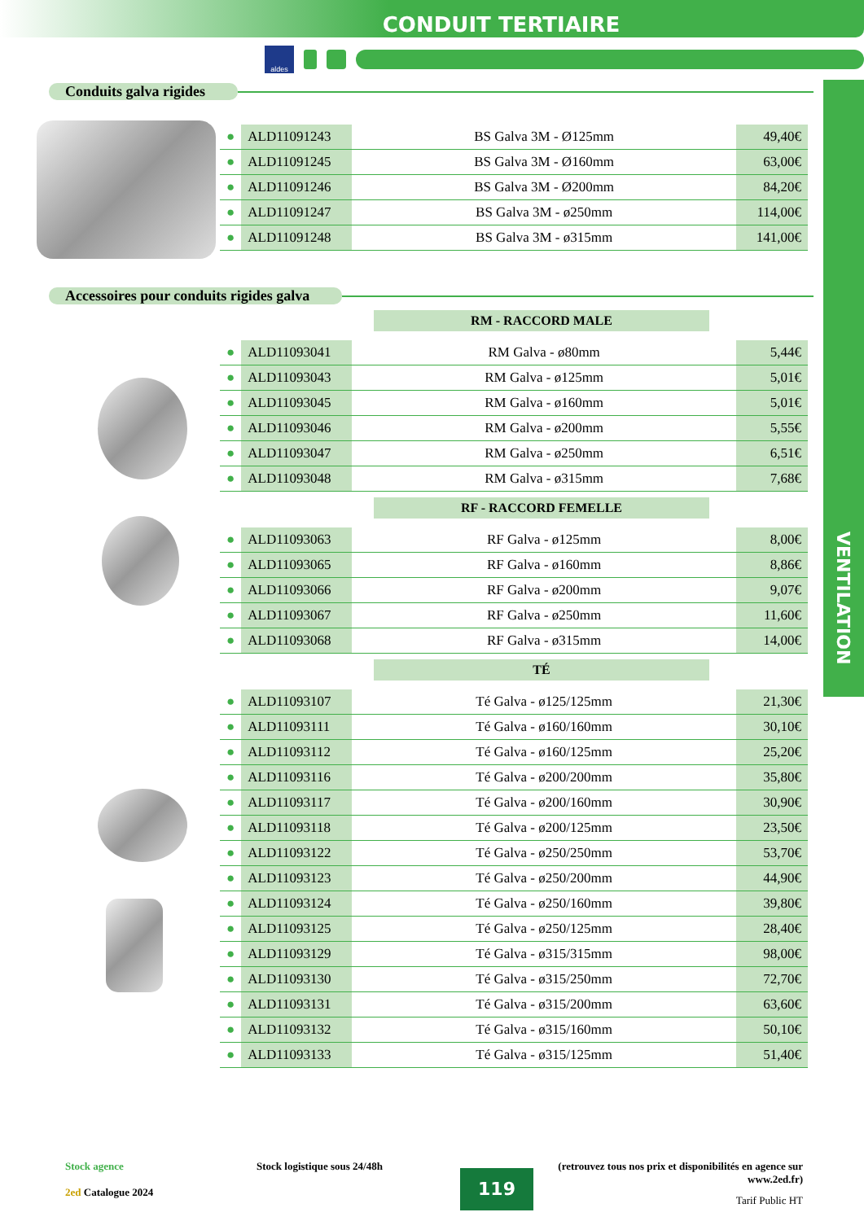CONDUIT TERTIAIRE
aldes
VENTILATION
Conduits galva rigides
| ● | ALD11091243 | BS Galva 3M - Ø125mm | 49,40€ |
| ● | ALD11091245 | BS Galva 3M - Ø160mm | 63,00€ |
| ● | ALD11091246 | BS Galva 3M - Ø200mm | 84,20€ |
| ● | ALD11091247 | BS Galva 3M - ø250mm | 114,00€ |
| ● | ALD11091248 | BS Galva 3M - ø315mm | 141,00€ |
Accessoires pour conduits rigides galva
| RM - RACCORD MALE | | | |
| --- | --- | --- | --- |
| ● | ALD11093041 | RM Galva - ø80mm | 5,44€ |
| ● | ALD11093043 | RM Galva - ø125mm | 5,01€ |
| ● | ALD11093045 | RM Galva - ø160mm | 5,01€ |
| ● | ALD11093046 | RM Galva - ø200mm | 5,55€ |
| ● | ALD11093047 | RM Galva - ø250mm | 6,51€ |
| ● | ALD11093048 | RM Galva - ø315mm | 7,68€ |
| RF - RACCORD FEMELLE | | | |
| ● | ALD11093063 | RF Galva - ø125mm | 8,00€ |
| ● | ALD11093065 | RF Galva - ø160mm | 8,86€ |
| ● | ALD11093066 | RF Galva - ø200mm | 9,07€ |
| ● | ALD11093067 | RF Galva - ø250mm | 11,60€ |
| ● | ALD11093068 | RF Galva - ø315mm | 14,00€ |
| TÉ | | | |
| ● | ALD11093107 | Té Galva - ø125/125mm | 21,30€ |
| ● | ALD11093111 | Té Galva - ø160/160mm | 30,10€ |
| ● | ALD11093112 | Té Galva - ø160/125mm | 25,20€ |
| ● | ALD11093116 | Té Galva - ø200/200mm | 35,80€ |
| ● | ALD11093117 | Té Galva - ø200/160mm | 30,90€ |
| ● | ALD11093118 | Té Galva - ø200/125mm | 23,50€ |
| ● | ALD11093122 | Té Galva - ø250/250mm | 53,70€ |
| ● | ALD11093123 | Té Galva - ø250/200mm | 44,90€ |
| ● | ALD11093124 | Té Galva - ø250/160mm | 39,80€ |
| ● | ALD11093125 | Té Galva - ø250/125mm | 28,40€ |
| ● | ALD11093129 | Té Galva - ø315/315mm | 98,00€ |
| ● | ALD11093130 | Té Galva - ø315/250mm | 72,70€ |
| ● | ALD11093131 | Té Galva - ø315/200mm | 63,60€ |
| ● | ALD11093132 | Té Galva - ø315/160mm | 50,10€ |
| ● | ALD11093133 | Té Galva - ø315/125mm | 51,40€ |
Stock agence
2ed Catalogue 2024
Stock logistique sous 24/48h
119
(retrouvez tous nos prix et disponibilités en agence sur www.2ed.fr)
Tarif Public HT